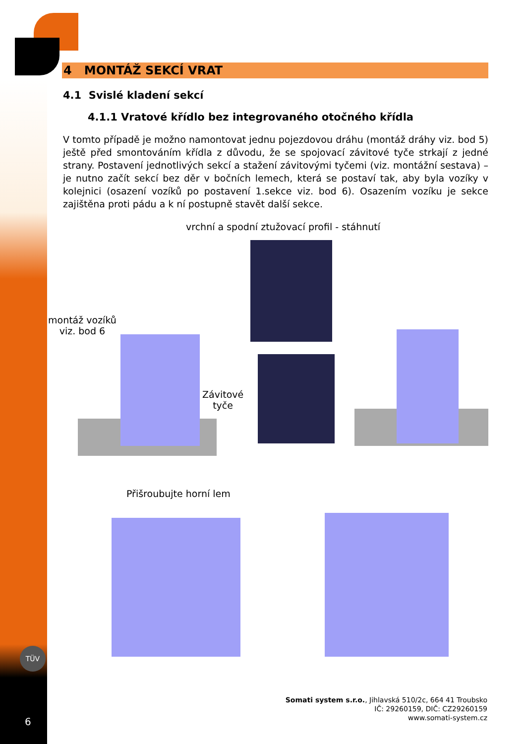TÜV
4 MONTÁŽ SEKCÍ VRAT
4.1 Svislé kladení sekcí
4.1.1 Vratové křídlo bez integrovaného otočného křídla
V tomto případě je možno namontovat jednu pojezdovou dráhu (montáž dráhy viz. bod 5) ještě před smontováním křídla z důvodu, že se spojovací závitové tyče strkají z jedné strany. Postavení jednotlivých sekcí a stažení závitovými tyčemi (viz. montážní sestava) – je nutno začít sekcí bez děr v bočních lemech, která se postaví tak, aby byla vozíky v kolejnici (osazení vozíků po postavení 1.sekce viz. bod 6). Osazením vozíku je sekce zajištěna proti pádu a k ní postupně stavět další sekce.
vrchní a spodní ztužovací profil - stáhnutí
montáž vozíků
viz. bod 6
Závitové
tyče
Přišroubujte horní lem
Somati system s.r.o., Jihlavská 510/2c, 664 41 Troubsko
IČ: 29260159, DIČ: CZ29260159
www.somati-system.cz
6